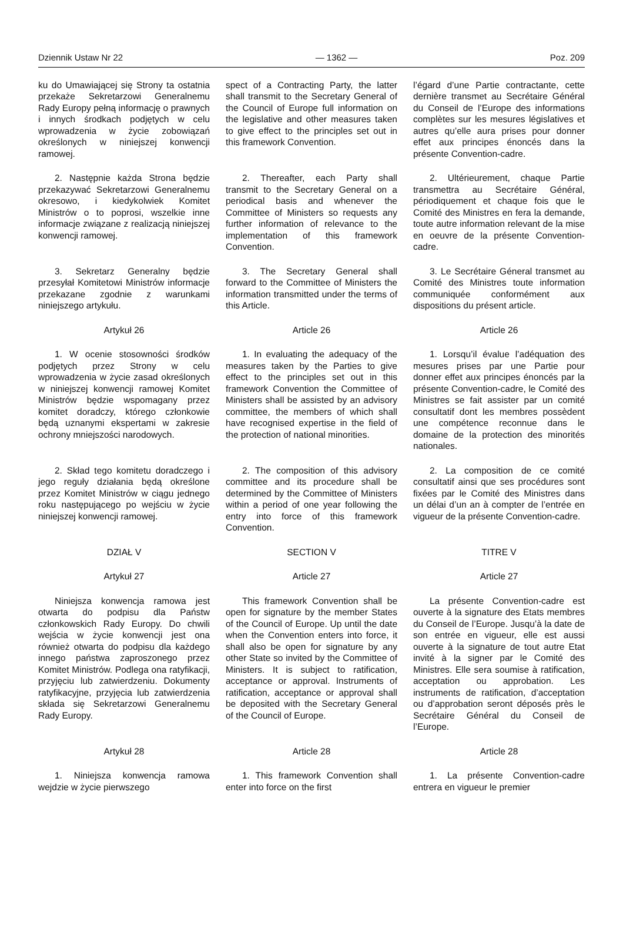Dziennik Ustaw Nr 22 — 1362 — Poz. 209
ku do Umawiającej się Strony ta ostatnia przekaże Sekretarzowi Generalnemu Rady Europy pełną informację o prawnych i innych środkach podjętych w celu wprowadzenia w życie zobowiązań określonych w niniejszej konwencji ramowej.
spect of a Contracting Party, the latter shall transmit to the Secretary General of the Council of Europe full information on the legislative and other measures taken to give effect to the principles set out in this framework Convention.
l’égard d’une Partie contractante, cette dernière transmet au Secrétaire Général du Conseil de l’Europe des informations complètes sur les mesures législatives et autres qu’elle aura prises pour donner effet aux principes énoncés dans la présente Convention-cadre.
2. Następnie każda Strona będzie przekazywać Sekretarzowi Generalnemu okresowo, i kiedykolwiek Komitet Ministrów o to poprosi, wszelkie inne informacje związane z realizacją niniejszej konwencji ramowej.
2. Thereafter, each Party shall transmit to the Secretary General on a periodical basis and whenever the Committee of Ministers so requests any further information of relevance to the implementation of this framework Convention.
2. Ultérieurement, chaque Partie transmettra au Secrétaire Général, périodiquement et chaque fois que le Comité des Ministres en fera la demande, toute autre information relevant de la mise en oeuvre de la présente Convention-cadre.
3. Sekretarz Generalny będzie przesyłał Komitetowi Ministrów informacje przekazane zgodnie z warunkami niniejszego artykułu.
3. The Secretary General shall forward to the Committee of Ministers the information transmitted under the terms of this Article.
3. Le Secrétaire Géneral transmet au Comité des Ministres toute information communiquée conformément aux dispositions du présent article.
Artykuł 26
Article 26
Article 26
1. W ocenie stosowności środków podjętych przez Strony w celu wprowadzenia w życie zasad określonych w niniejszej konwencji ramowej Komitet Ministrów będzie wspomagany przez komitet doradczy, którego członkowie będą uznanymi ekspertami w zakresie ochrony mniejszości narodowych.
1. In evaluating the adequacy of the measures taken by the Parties to give effect to the principles set out in this framework Convention the Committee of Ministers shall be assisted by an advisory committee, the members of which shall have recognised expertise in the field of the protection of national minorities.
1. Lorsqu’il évalue l’adéquation des mesures prises par une Partie pour donner effet aux principes énoncés par la présente Convention-cadre, le Comité des Ministres se fait assister par un comité consultatif dont les membres possèdent une compétence reconnue dans le domaine de la protection des minorités nationales.
2. Skład tego komitetu doradczego i jego reguły działania będą określone przez Komitet Ministrów w ciągu jednego roku następującego po wejściu w życie niniejszej konwencji ramowej.
2. The composition of this advisory committee and its procedure shall be determined by the Committee of Ministers within a period of one year following the entry into force of this framework Convention.
2. La composition de ce comité consultatif ainsi que ses procédures sont fixées par le Comité des Ministres dans un délai d’un an à compter de l’entrée en vigueur de la présente Convention-cadre.
DZIAŁ V
SECTION V
TITRE V
Artykuł 27
Article 27
Article 27
Niniejsza konwencja ramowa jest otwarta do podpisu dla Państw członkowskich Rady Europy. Do chwili wejścia w życie konwencji jest ona również otwarta do podpisu dla każdego innego państwa zaproszonego przez Komitet Ministrów. Podlega ona ratyfikacji, przyjęciu lub zatwierdzeniu. Dokumenty ratyfikacyjne, przyjęcia lub zatwierdzenia składa się Sekretarzowi Generalnemu Rady Europy.
This framework Convention shall be open for signature by the member States of the Council of Europe. Up until the date when the Convention enters into force, it shall also be open for signature by any other State so invited by the Committee of Ministers. It is subject to ratification, acceptance or approval. Instruments of ratification, acceptance or approval shall be deposited with the Secretary General of the Council of Europe.
La présente Convention-cadre est ouverte à la signature des Etats membres du Conseil de l’Europe. Jusqu’à la date de son entrée en vigueur, elle est aussi ouverte à la signature de tout autre Etat invité à la signer par le Comité des Ministres. Elle sera soumise à ratification, acceptation ou approbation. Les instruments de ratification, d’acceptation ou d’approbation seront déposés près le Secrétaire Général du Conseil de l’Europe.
Artykuł 28
Article 28
Article 28
1. Niniejsza konwencja ramowa wejdzie w życie pierwszego
1. This framework Convention shall enter into force on the first
1. La présente Convention-cadre entrera en vigueur le premier